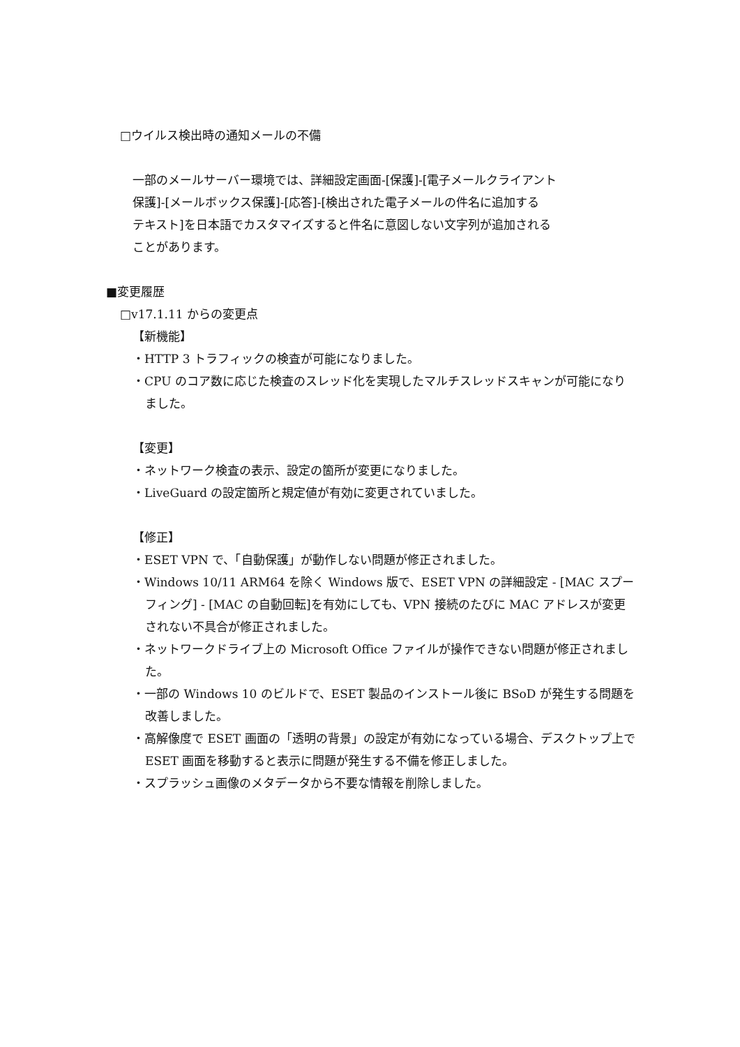□ウイルス検出時の通知メールの不備
一部のメールサーバー環境では、詳細設定画面-[保護]-[電子メールクライアント
保護]-[メールボックス保護]-[応答]-[検出された電子メールの件名に追加する
テキスト]を日本語でカスタマイズすると件名に意図しない文字列が追加される
ことがあります。
■変更履歴
□v17.1.11 からの変更点
【新機能】
・HTTP 3 トラフィックの検査が可能になりました。
・CPU のコア数に応じた検査のスレッド化を実現したマルチスレッドスキャンが可能になりました。
【変更】
・ネットワーク検査の表示、設定の箇所が変更になりました。
・LiveGuard の設定箇所と規定値が有効に変更されていました。
【修正】
・ESET VPN で、「自動保護」が動作しない問題が修正されました。
・Windows 10/11 ARM64 を除く Windows 版で、ESET VPN の詳細設定 - [MAC スプーフィング] - [MAC の自動回転]を有効にしても、VPN 接続のたびに MAC アドレスが変更されない不具合が修正されました。
・ネットワークドライブ上の Microsoft Office ファイルが操作できない問題が修正されました。
・一部の Windows 10 のビルドで、ESET 製品のインストール後に BSoD が発生する問題を改善しました。
・高解像度で ESET 画面の「透明の背景」の設定が有効になっている場合、デスクトップ上で ESET 画面を移動すると表示に問題が発生する不備を修正しました。
・スプラッシュ画像のメタデータから不要な情報を削除しました。